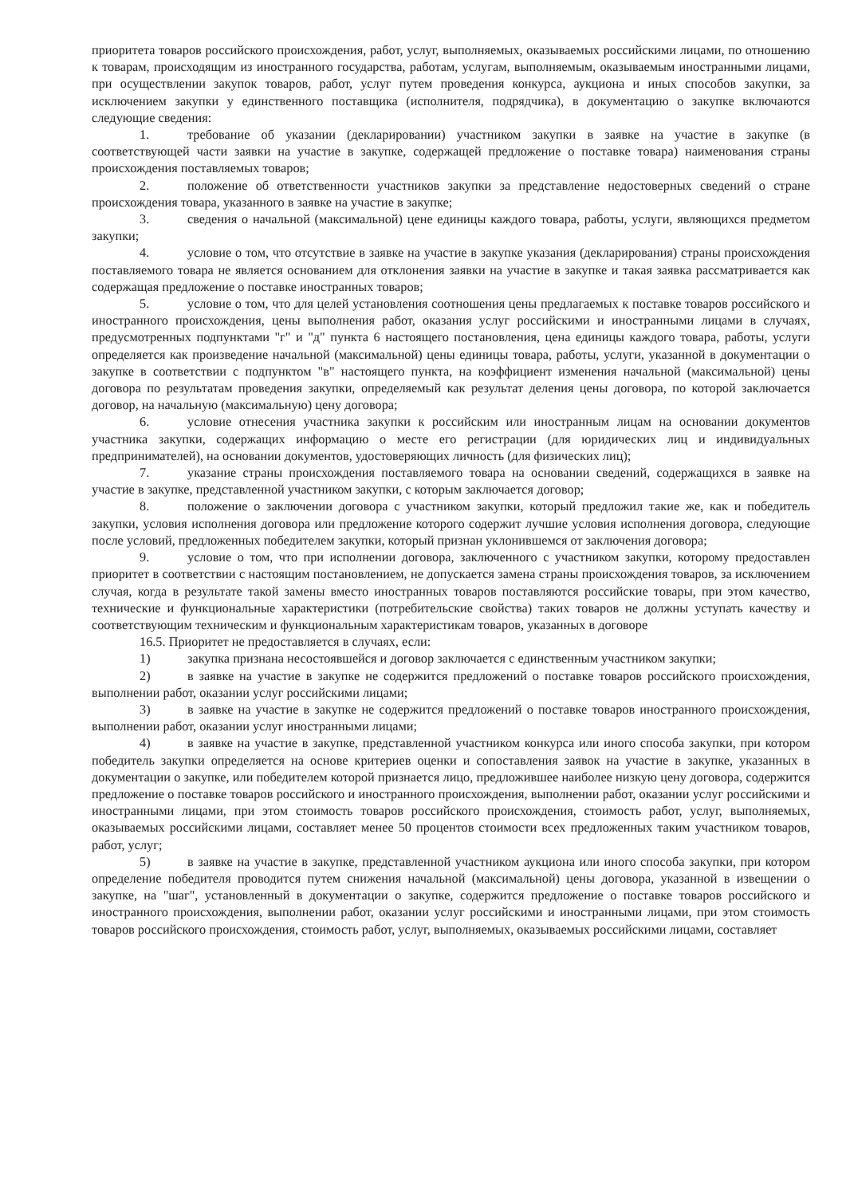приоритета товаров российского происхождения, работ, услуг, выполняемых, оказываемых российскими лицами, по отношению к товарам, происходящим из иностранного государства, работам, услугам, выполняемым, оказываемым иностранными лицами, при осуществлении закупок товаров, работ, услуг путем проведения конкурса, аукциона и иных способов закупки, за исключением закупки у единственного поставщика (исполнителя, подрядчика), в документацию о закупке включаются следующие сведения:
1. требование об указании (декларировании) участником закупки в заявке на участие в закупке (в соответствующей части заявки на участие в закупке, содержащей предложение о поставке товара) наименования страны происхождения поставляемых товаров;
2. положение об ответственности участников закупки за представление недостоверных сведений о стране происхождения товара, указанного в заявке на участие в закупке;
3. сведения о начальной (максимальной) цене единицы каждого товара, работы, услуги, являющихся предметом закупки;
4. условие о том, что отсутствие в заявке на участие в закупке указания (декларирования) страны происхождения поставляемого товара не является основанием для отклонения заявки на участие в закупке и такая заявка рассматривается как содержащая предложение о поставке иностранных товаров;
5. условие о том, что для целей установления соотношения цены предлагаемых к поставке товаров российского и иностранного происхождения, цены выполнения работ, оказания услуг российскими и иностранными лицами в случаях, предусмотренных подпунктами "г" и "д" пункта 6 настоящего постановления, цена единицы каждого товара, работы, услуги определяется как произведение начальной (максимальной) цены единицы товара, работы, услуги, указанной в документации о закупке в соответствии с подпунктом "в" настоящего пункта, на коэффициент изменения начальной (максимальной) цены договора по результатам проведения закупки, определяемый как результат деления цены договора, по которой заключается договор, на начальную (максимальную) цену договора;
6. условие отнесения участника закупки к российским или иностранным лицам на основании документов участника закупки, содержащих информацию о месте его регистрации (для юридических лиц и индивидуальных предпринимателей), на основании документов, удостоверяющих личность (для физических лиц);
7. указание страны происхождения поставляемого товара на основании сведений, содержащихся в заявке на участие в закупке, представленной участником закупки, с которым заключается договор;
8. положение о заключении договора с участником закупки, который предложил такие же, как и победитель закупки, условия исполнения договора или предложение которого содержит лучшие условия исполнения договора, следующие после условий, предложенных победителем закупки, который признан уклонившемся от заключения договора;
9. условие о том, что при исполнении договора, заключенного с участником закупки, которому предоставлен приоритет в соответствии с настоящим постановлением, не допускается замена страны происхождения товаров, за исключением случая, когда в результате такой замены вместо иностранных товаров поставляются российские товары, при этом качество, технические и функциональные характеристики (потребительские свойства) таких товаров не должны уступать качеству и соответствующим техническим и функциональным характеристикам товаров, указанных в договоре
16.5. Приоритет не предоставляется в случаях, если:
1) закупка признана несостоявшейся и договор заключается с единственным участником закупки;
2) в заявке на участие в закупке не содержится предложений о поставке товаров российского происхождения, выполнении работ, оказании услуг российскими лицами;
3) в заявке на участие в закупке не содержится предложений о поставке товаров иностранного происхождения, выполнении работ, оказании услуг иностранными лицами;
4) в заявке на участие в закупке, представленной участником конкурса или иного способа закупки, при котором победитель закупки определяется на основе критериев оценки и сопоставления заявок на участие в закупке, указанных в документации о закупке, или победителем которой признается лицо, предложившее наиболее низкую цену договора, содержится предложение о поставке товаров российского и иностранного происхождения, выполнении работ, оказании услуг российскими и иностранными лицами, при этом стоимость товаров российского происхождения, стоимость работ, услуг, выполняемых, оказываемых российскими лицами, составляет менее 50 процентов стоимости всех предложенных таким участником товаров, работ, услуг;
5) в заявке на участие в закупке, представленной участником аукциона или иного способа закупки, при котором определение победителя проводится путем снижения начальной (максимальной) цены договора, указанной в извещении о закупке, на "шаг", установленный в документации о закупке, содержится предложение о поставке товаров российского и иностранного происхождения, выполнении работ, оказании услуг российскими и иностранными лицами, при этом стоимость товаров российского происхождения, стоимость работ, услуг, выполняемых, оказываемых российскими лицами, составляет